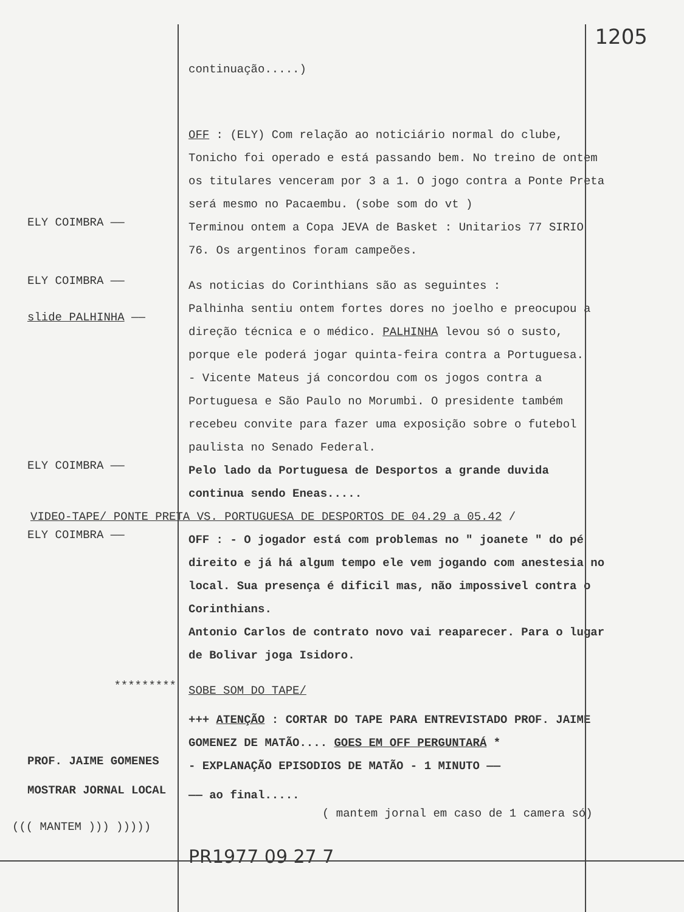1205
continuação.....)
OFF : (ELY) Com relação ao noticiário normal do clube, Tonicho foi operado e está passando bem. No treino de ontem os titulares venceram por 3 a 1. O jogo contra a Ponte Preta será mesmo no Pacaembu. (sobe som do vt )
ELY COIMBRA ——
Terminou ontem a Copa JEVA de Basket : Unitarios 77 SIRIO 76. Os argentinos foram campeões.
ELY COIMBRA ——
As noticias do Corinthians são as seguintes :
slide PALHINHA ——
Palhinha sentiu ontem fortes dores no joelho e preocupou a direção técnica e o médico. PALHINHA levou só o susto, porque ele poderá jogar quinta-feira contra a Portuguesa.
- Vicente Mateus já concordou com os jogos contra a Portuguesa e São Paulo no Morumbi. O presidente também recebeu convite para fazer uma exposição sobre o futebol paulista no Senado Federal.
ELY COIMBRA ——
Pelo lado da Portuguesa de Desportos a grande duvida continua sendo Eneas.....
VIDEO-TAPE/ PONTE PRETA VS. PORTUGUESA DE DESPORTOS DE 04.29 a 05.42 /
ELY COIMBRA ——
OFF : - O jogador está com problemas no " joanete " do pé direito e já há algum tempo ele vem jogando com anestesia no local. Sua presença é dificil mas, não impossivel contra o Corinthians.
Antonio Carlos de contrato novo vai reaparecer. Para o lugar de Bolivar joga Isidoro.
*********
SOBE SOM DO TAPE/
+++ ATENÇÃO : CORTAR DO TAPE PARA ENTREVISTADO PROF. JAIME GOMENEZ DE MATÃO.... GOES EM OFF PERGUNTARÁ *
PROF. JAIME GOMENES
- EXPLANAÇÃO EPISODIOS DE MATÃO - 1 MINUTO ——
MOSTRAR JORNAL LOCAL
—— ao final.....
( mantem jornal em caso de 1 camera só)
((( MANTEM ))) )))))
PR1977 09 27 7